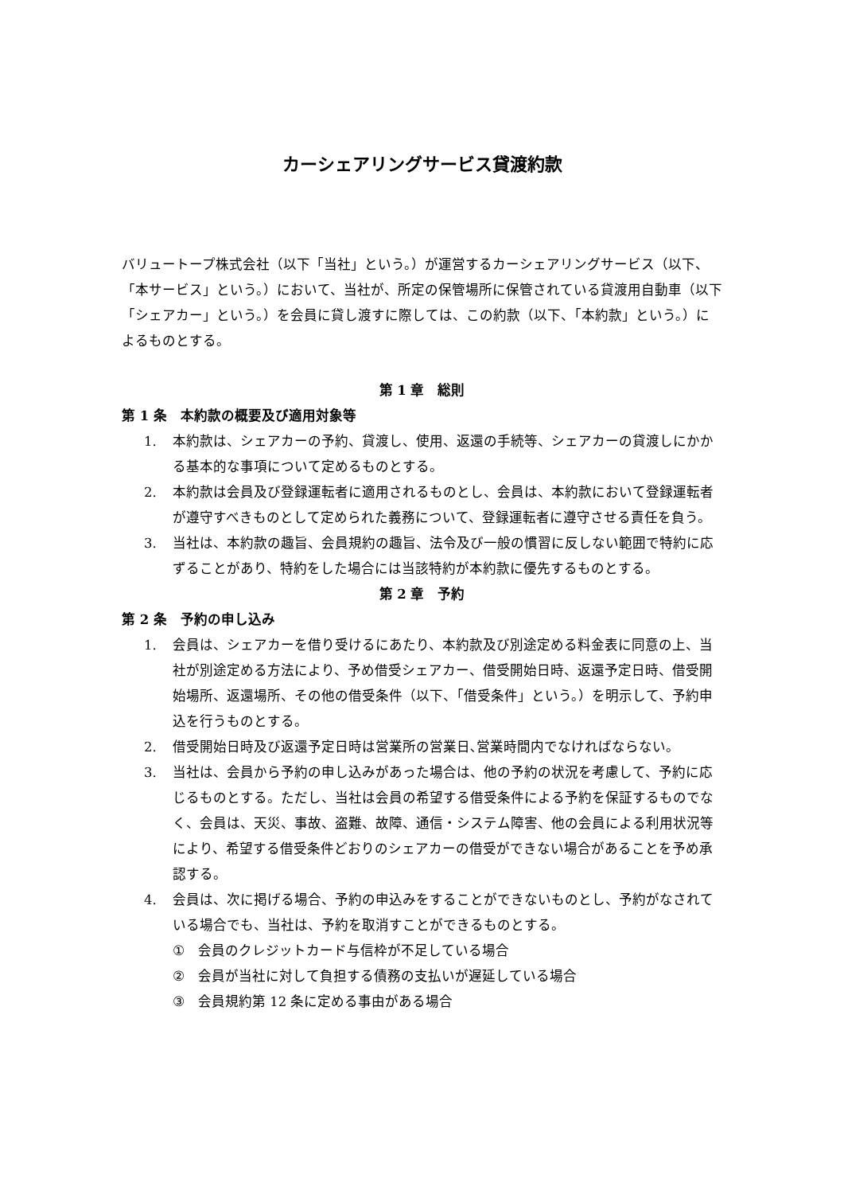カーシェアリングサービス貸渡約款
バリュートープ株式会社（以下「当社」という。）が運営するカーシェアリングサービス（以下、「本サービス」という。）において、当社が、所定の保管場所に保管されている貸渡用自動車（以下「シェアカー」という。）を会員に貸し渡すに際しては、この約款（以下、「本約款」という。）によるものとする。
第 1 章　総則
第 1 条　本約款の概要及び適用対象等
1. 本約款は、シェアカーの予約、貸渡し、使用、返還の手続等、シェアカーの貸渡しにかかる基本的な事項について定めるものとする。
2. 本約款は会員及び登録運転者に適用されるものとし、会員は、本約款において登録運転者が遵守すべきものとして定められた義務について、登録運転者に遵守させる責任を負う。
3. 当社は、本約款の趣旨、会員規約の趣旨、法令及び一般の慣習に反しない範囲で特約に応ずることがあり、特約をした場合には当該特約が本約款に優先するものとする。
第 2 章　予約
第 2 条　予約の申し込み
1. 会員は、シェアカーを借り受けるにあたり、本約款及び別途定める料金表に同意の上、当社が別途定める方法により、予め借受シェアカー、借受開始日時、返還予定日時、借受開始場所、返還場所、その他の借受条件（以下、「借受条件」という。）を明示して、予約申込を行うものとする。
2. 借受開始日時及び返還予定日時は営業所の営業日､営業時間内でなければならない。
3. 当社は、会員から予約の申し込みがあった場合は、他の予約の状況を考慮して、予約に応じるものとする。ただし、当社は会員の希望する借受条件による予約を保証するものでなく、会員は、天災、事故、盗難、故障、通信・システム障害、他の会員による利用状況等により、希望する借受条件どおりのシェアカーの借受ができない場合があることを予め承認する。
4. 会員は、次に掲げる場合、予約の申込みをすることができないものとし、予約がなされている場合でも、当社は、予約を取消すことができるものとする。
① 会員のクレジットカード与信枠が不足している場合
② 会員が当社に対して負担する債務の支払いが遅延している場合
③ 会員規約第 12 条に定める事由がある場合